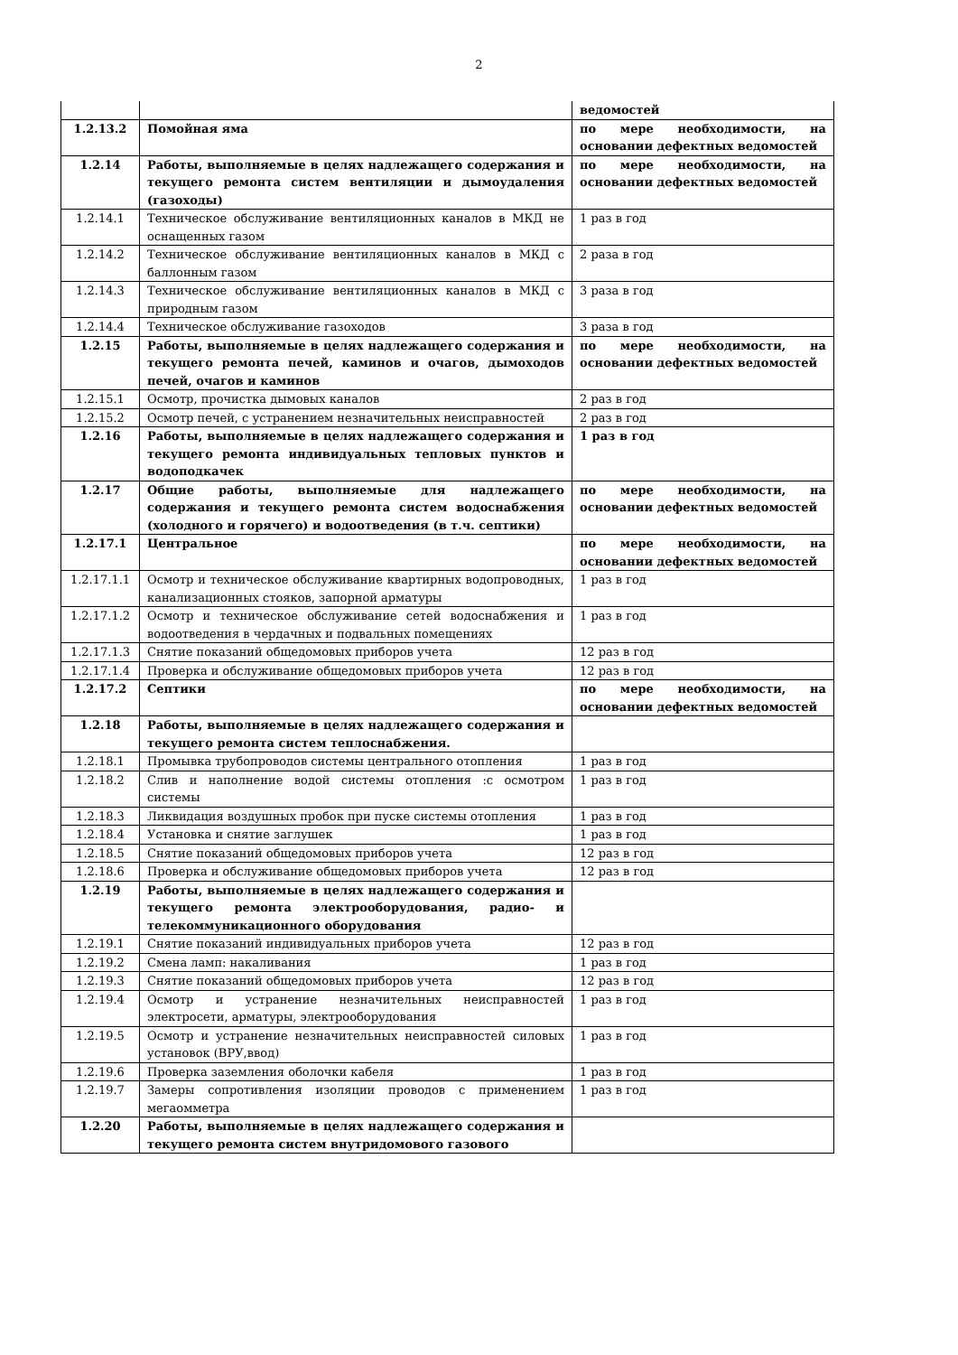2
| | | ведомостей |
| 1.2.13.2 | Помойная яма | по мере необходимости, на основании дефектных ведомостей |
| 1.2.14 | Работы, выполняемые в целях надлежащего содержания и текущего ремонта систем вентиляции и дымоудаления (газоходы) | по мере необходимости, на основании дефектных ведомостей |
| 1.2.14.1 | Техническое обслуживание вентиляционных каналов в МКД не оснащенных газом | 1 раз в год |
| 1.2.14.2 | Техническое обслуживание вентиляционных каналов в МКД с баллонным газом | 2 раза в год |
| 1.2.14.3 | Техническое обслуживание вентиляционных каналов в МКД с природным газом | 3 раза в год |
| 1.2.14.4 | Техническое обслуживание газоходов | 3 раза в год |
| 1.2.15 | Работы, выполняемые в целях надлежащего содержания и текущего ремонта печей, каминов и очагов, дымоходов печей, очагов и каминов | по мере необходимости, на основании дефектных ведомостей |
| 1.2.15.1 | Осмотр, прочистка дымовых каналов | 2 раз в год |
| 1.2.15.2 | Осмотр печей, с устранением незначительных неисправностей | 2 раз в год |
| 1.2.16 | Работы, выполняемые в целях надлежащего содержания и текущего ремонта индивидуальных тепловых пунктов и водоподкачек | 1 раз в год |
| 1.2.17 | Общие работы, выполняемые для надлежащего содержания и текущего ремонта систем водоснабжения (холодного и горячего) и водоотведения (в т.ч. септики) | по мере необходимости, на основании дефектных ведомостей |
| 1.2.17.1 | Центральное | по мере необходимости, на основании дефектных ведомостей |
| 1.2.17.1.1 | Осмотр и техническое обслуживание квартирных водопроводных, канализационных стояков, запорной арматуры | 1 раз в год |
| 1.2.17.1.2 | Осмотр и техническое обслуживание сетей водоснабжения и водоотведения в чердачных и подвальных помещениях | 1 раз в год |
| 1.2.17.1.3 | Снятие показаний общедомовых приборов учета | 12 раз в год |
| 1.2.17.1.4 | Проверка и обслуживание общедомовых приборов учета | 12 раз в год |
| 1.2.17.2 | Септики | по мере необходимости, на основании дефектных ведомостей |
| 1.2.18 | Работы, выполняемые в целях надлежащего содержания и текущего ремонта систем теплоснабжения. | |
| 1.2.18.1 | Промывка трубопроводов системы центрального отопления | 1 раз в год |
| 1.2.18.2 | Слив и наполнение водой системы отопления :с осмотром системы | 1 раз в год |
| 1.2.18.3 | Ликвидация воздушных пробок при пуске системы отопления | 1 раз в год |
| 1.2.18.4 | Установка и снятие заглушек | 1 раз в год |
| 1.2.18.5 | Снятие показаний общедомовых приборов учета | 12 раз в год |
| 1.2.18.6 | Проверка и обслуживание общедомовых приборов учета | 12 раз в год |
| 1.2.19 | Работы, выполняемые в целях надлежащего содержания и текущего ремонта электрооборудования, радио- и телекоммуникационного оборудования | |
| 1.2.19.1 | Снятие показаний индивидуальных приборов учета | 12 раз в год |
| 1.2.19.2 | Смена ламп: накаливания | 1 раз в год |
| 1.2.19.3 | Снятие показаний общедомовых приборов учета | 12 раз в год |
| 1.2.19.4 | Осмотр и устранение незначительных неисправностей электросети, арматуры, электрооборудования | 1 раз в год |
| 1.2.19.5 | Осмотр и устранение незначительных неисправностей силовых установок (ВРУ,ввод) | 1 раз в год |
| 1.2.19.6 | Проверка заземления оболочки кабеля | 1 раз в год |
| 1.2.19.7 | Замеры сопротивления изоляции проводов с применением мегаомметра | 1 раз в год |
| 1.2.20 | Работы, выполняемые в целях надлежащего содержания и текущего ремонта систем внутридомового газового | |